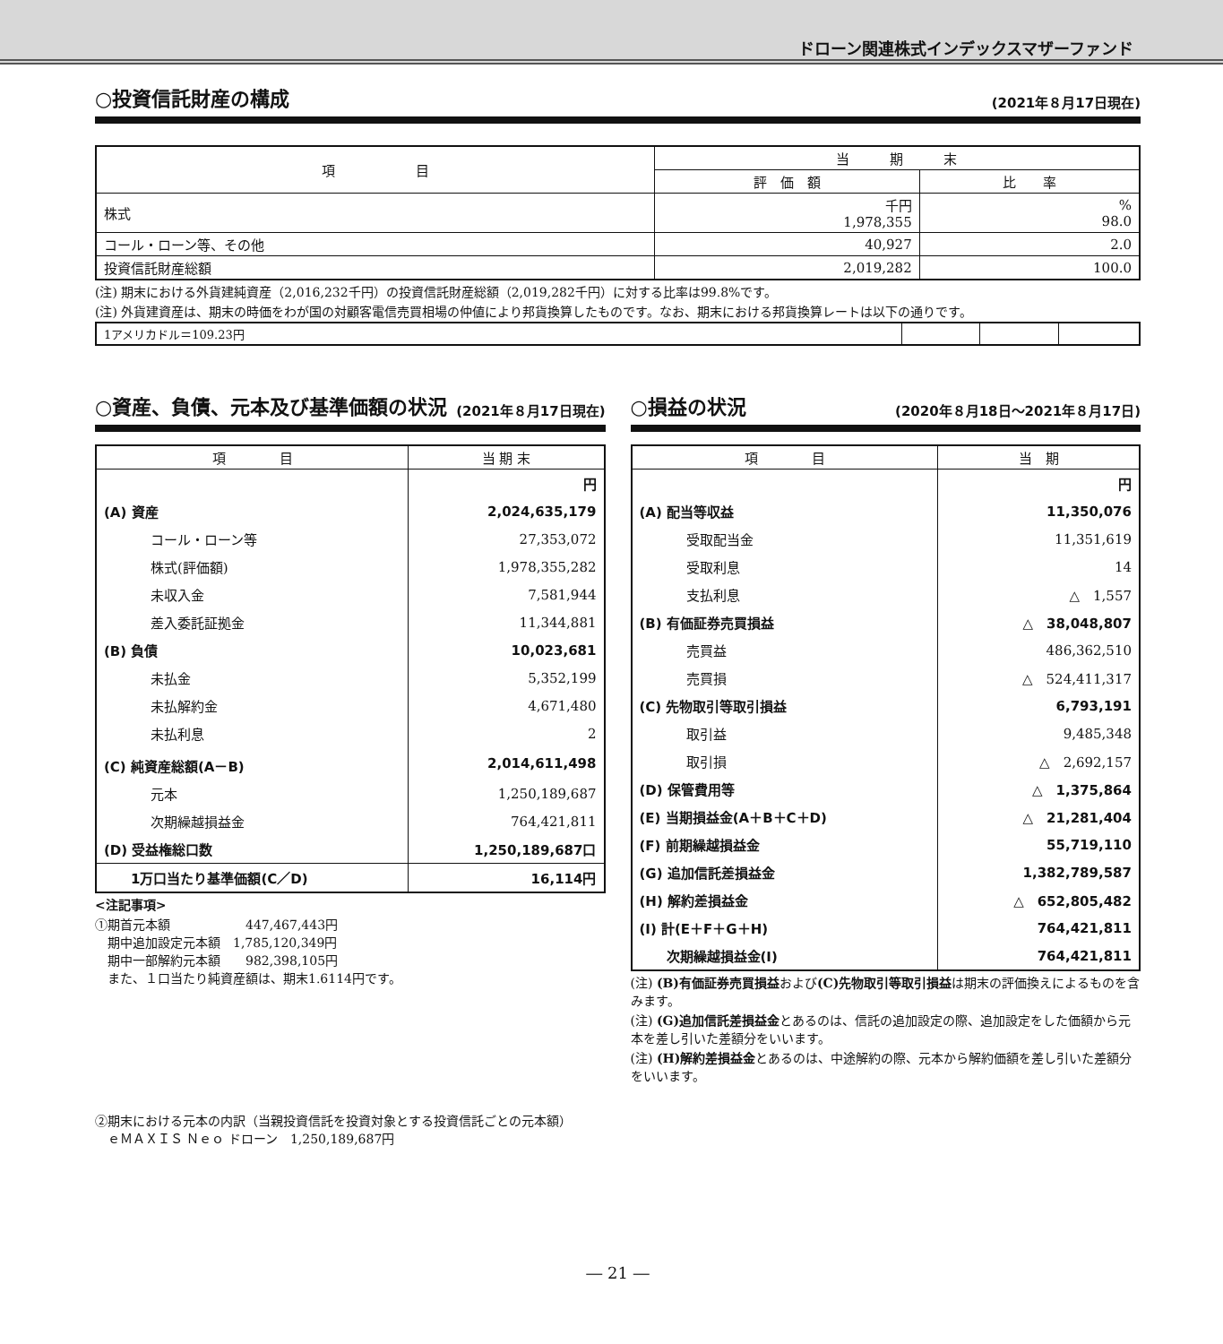ドローン関連株式インデックスマザーファンド
○投資信託財産の構成 (2021年８月17日現在)
| 項 目 | 当 期 末 | |
| --- | --- | --- |
| | 評 価 額 | 比 率 |
| 株式 | 千円 1,978,355 | % 98.0 |
| コール・ローン等、その他 | 40,927 | 2.0 |
| 投資信託財産総額 | 2,019,282 | 100.0 |
(注) 期末における外貨建純資産（2,016,232千円）の投資信託財産総額（2,019,282千円）に対する比率は99.8%です。
(注) 外貨建資産は、期末の時価をわが国の対顧客電信売買相場の仲値により邦貨換算したものです。なお、期末における邦貨換算レートは以下の通りです。
| 1アメリカドル＝109.23円 | | | |
○資産、負債、元本及び基準価額の状況 (2021年８月17日現在)
| 項 目 | 当 期 末 |
| --- | --- |
| | 円 |
| (A) 資産 | 2,024,635,179 |
| コール・ローン等 | 27,353,072 |
| 株式(評価額) | 1,978,355,282 |
| 未収入金 | 7,581,944 |
| 差入委託証拠金 | 11,344,881 |
| (B) 負債 | 10,023,681 |
| 未払金 | 5,352,199 |
| 未払解約金 | 4,671,480 |
| 未払利息 | 2 |
| (C) 純資産総額(A－B) | 2,014,611,498 |
| 元本 | 1,250,189,687 |
| 次期繰越損益金 | 764,421,811 |
| (D) 受益権総口数 | 1,250,189,687口 |
| 1万口当たり基準価額(C／D) | 16,114円 |
<注記事項>
①期首元本額　　　　　　447,467,443円
　期中追加設定元本額　1,785,120,349円
　期中一部解約元本額　　982,398,105円
　また、１口当たり純資産額は、期末1.6114円です。
○損益の状況 (2020年８月18日～2021年８月17日)
| 項 目 | 当 期 |
| --- | --- |
| | 円 |
| (A) 配当等収益 | 11,350,076 |
| 受取配当金 | 11,351,619 |
| 受取利息 | 14 |
| 支払利息 | △ 1,557 |
| (B) 有価証券売買損益 | △ 38,048,807 |
| 売買益 | 486,362,510 |
| 売買損 | △ 524,411,317 |
| (C) 先物取引等取引損益 | 6,793,191 |
| 取引益 | 9,485,348 |
| 取引損 | △ 2,692,157 |
| (D) 保管費用等 | △ 1,375,864 |
| (E) 当期損益金(A＋B＋C＋D) | △ 21,281,404 |
| (F) 前期繰越損益金 | 55,719,110 |
| (G) 追加信託差損益金 | 1,382,789,587 |
| (H) 解約差損益金 | △ 652,805,482 |
| (I) 計(E＋F＋G＋H) | 764,421,811 |
| 次期繰越損益金(I) | 764,421,811 |
(注) (B)有価証券売買損益および(C)先物取引等取引損益は期末の評価換えによるものを含みます。
(注) (G)追加信託差損益金とあるのは、信託の追加設定の際、追加設定をした価額から元本を差し引いた差額分をいいます。
(注) (H)解約差損益金とあるのは、中途解約の際、元本から解約価額を差し引いた差額分をいいます。
②期末における元本の内訳（当親投資信託を投資対象とする投資信託ごとの元本額）
　ｅＭＡＸＩＳ Ｎｅｏ ドローン　1,250,189,687円
― 21 ―